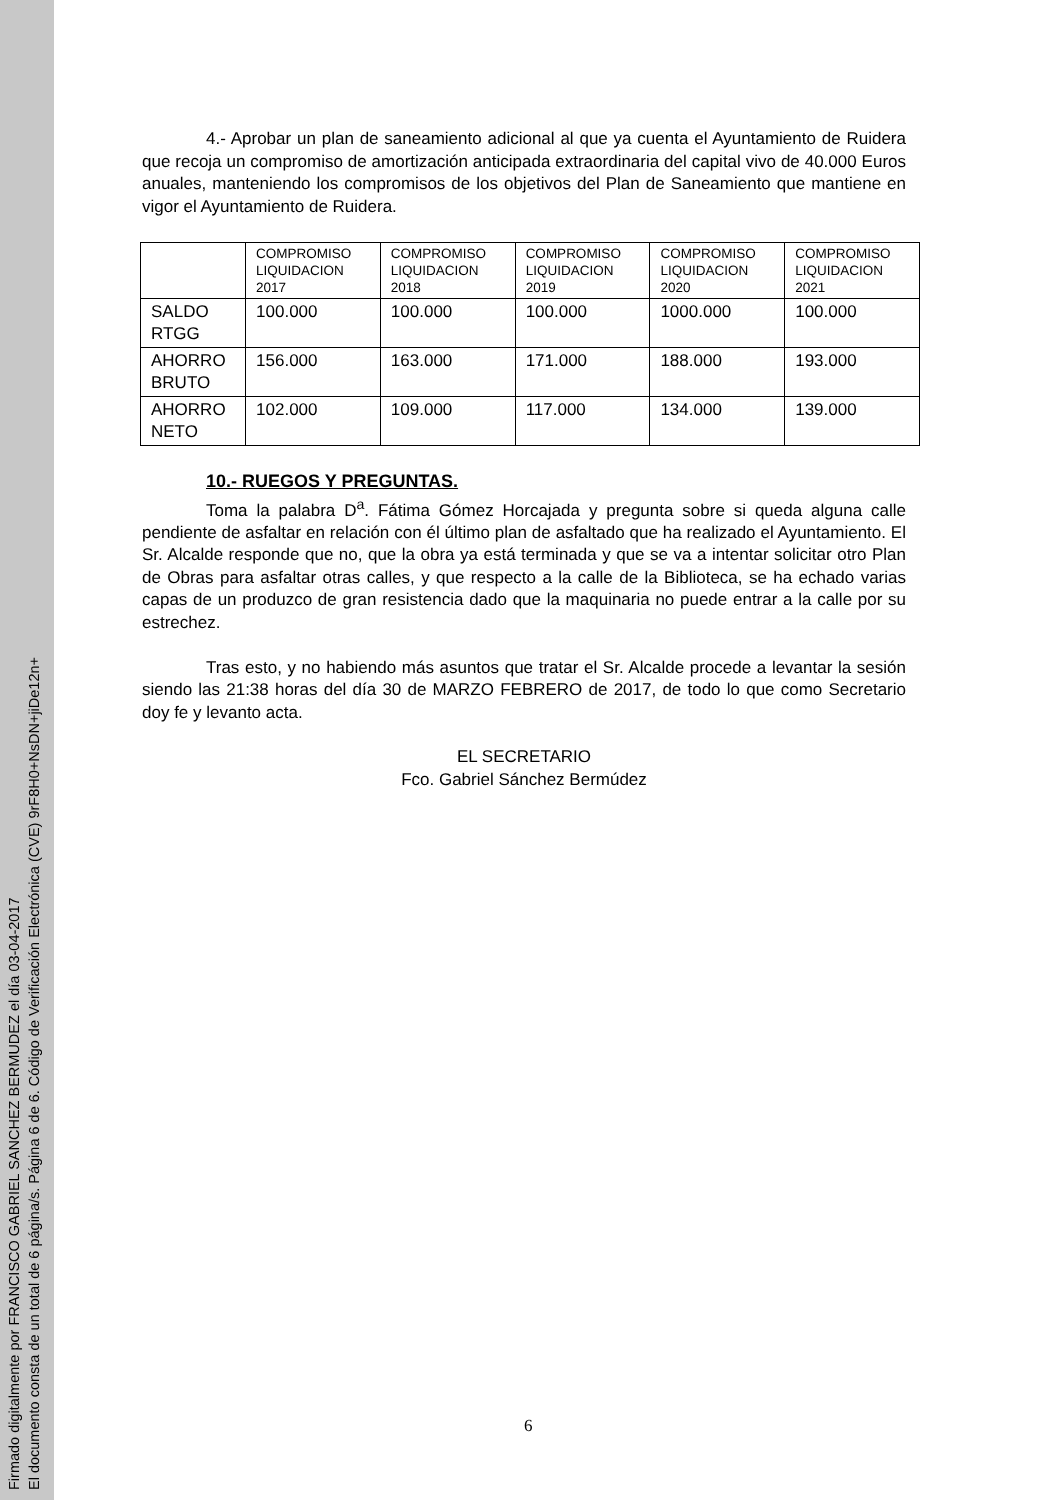Firmado digitalmente por FRANCISCO GABRIEL SANCHEZ BERMUDEZ el día 03-04-2017
El documento consta de un total de 6 página/s. Página 6 de 6. Código de Verificación Electrónica (CVE) 9rF8H0+NsDN+jiDe12n+
4.- Aprobar un plan de saneamiento adicional al que ya cuenta el Ayuntamiento de Ruidera que recoja un compromiso de amortización anticipada extraordinaria del capital vivo de 40.000 Euros anuales, manteniendo los compromisos de los objetivos del Plan de Saneamiento que mantiene en vigor el Ayuntamiento de Ruidera.
| | COMPROMISO LIQUIDACION 2017 | COMPROMISO LIQUIDACION 2018 | COMPROMISO LIQUIDACION 2019 | COMPROMISO LIQUIDACION 2020 | COMPROMISO LIQUIDACION 2021 |
| SALDO RTGG | 100.000 | 100.000 | 100.000 | 1000.000 | 100.000 |
| AHORRO BRUTO | 156.000 | 163.000 | 171.000 | 188.000 | 193.000 |
| AHORRO NETO | 102.000 | 109.000 | 117.000 | 134.000 | 139.000 |
10.- RUEGOS Y PREGUNTAS.
Toma la palabra D<sup>a</sup>. Fátima Gómez Horcajada y pregunta sobre si queda alguna calle pendiente de asfaltar en relación con él último plan de asfaltado que ha realizado el Ayuntamiento. El Sr. Alcalde responde que no, que la obra ya está terminada y que se va a intentar solicitar otro Plan de Obras para asfaltar otras calles, y que respecto a la calle de la Biblioteca, se ha echado varias capas de un produzco de gran resistencia dado que la maquinaria no puede entrar a la calle por su estrechez.
Tras esto, y no habiendo más asuntos que tratar el Sr. Alcalde procede a levantar la sesión siendo las 21:38 horas del día 30 de MARZO FEBRERO de 2017, de todo lo que como Secretario doy fe y levanto acta.
EL SECRETARIO
Fco. Gabriel Sánchez Bermúdez
6